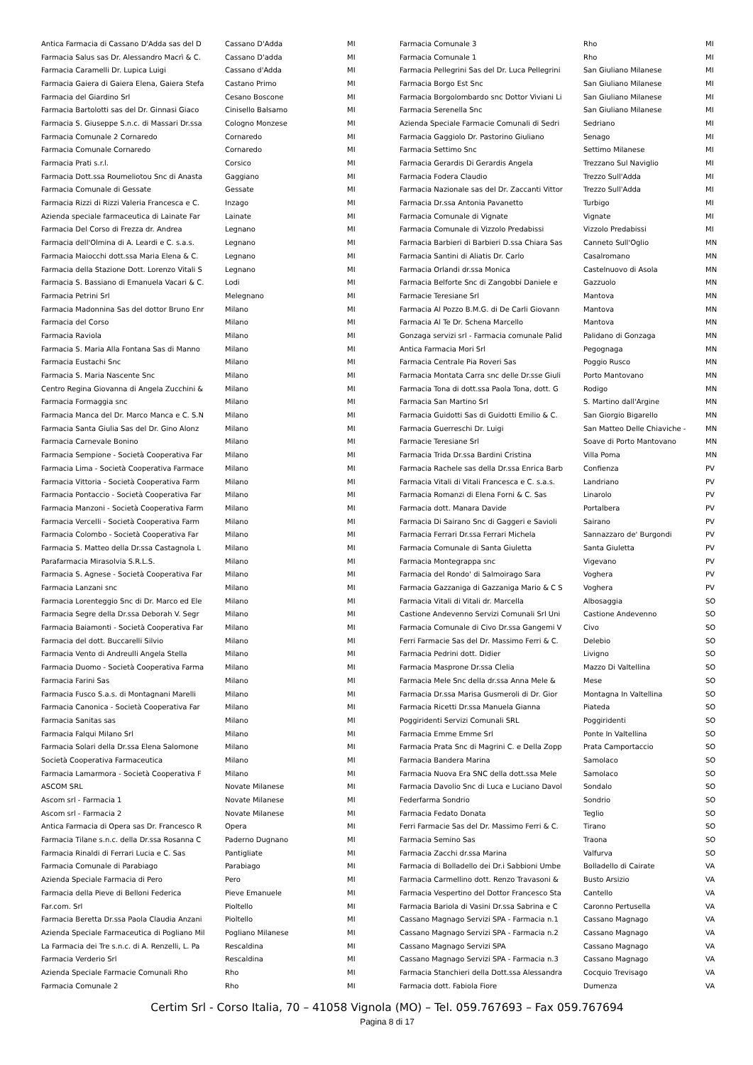| Antica Farmacia di Cassano D'Adda sas del D | Cassano D'Adda | MI |
| Farmacia Salus sas Dr. Alessandro Macrì & C. | Cassano D'adda | MI |
| Farmacia Caramelli Dr. Lupica Luigi | Cassano d'Adda | MI |
| Farmacia Gaiera di Gaiera Elena, Gaiera Stefa | Castano Primo | MI |
| Farmacia del Giardino Srl | Cesano Boscone | MI |
| Farmacia Bartolotti sas del Dr. Ginnasi Giaco | Cinisello Balsamo | MI |
| Farmacia S. Giuseppe S.n.c. di Massari Dr.ssa | Cologno Monzese | MI |
| Farmacia Comunale 2 Cornaredo | Cornaredo | MI |
| Farmacia Comunale Cornaredo | Cornaredo | MI |
| Farmacia Prati s.r.l. | Corsico | MI |
| Farmacia Dott.ssa Roumeliotou Snc di Anasta | Gaggiano | MI |
| Farmacia Comunale di Gessate | Gessate | MI |
| Farmacia Rizzi di Rizzi Valeria Francesca e C. | Inzago | MI |
| Azienda speciale farmaceutica di Lainate Far | Lainate | MI |
| Farmacia Del Corso di Frezza dr. Andrea | Legnano | MI |
| Farmacia dell'Olmina di A. Leardi e C. s.a.s. | Legnano | MI |
| Farmacia Maiocchi dott.ssa Maria Elena & C. | Legnano | MI |
| Farmacia della Stazione Dott. Lorenzo Vitali S | Legnano | MI |
| Farmacia S. Bassiano di Emanuela Vacari & C. | Lodi | MI |
| Farmacia Petrini Srl | Melegnano | MI |
| Farmacia Madonnina Sas del dottor Bruno Enr | Milano | MI |
| Farmacia del Corso | Milano | MI |
| Farmacia Raviola | Milano | MI |
| Farmacia S. Maria Alla Fontana Sas di Manno | Milano | MI |
| Farmacia Eustachi Snc | Milano | MI |
| Farmacia S. Maria Nascente Snc | Milano | MI |
| Centro Regina Giovanna di Angela Zucchini & | Milano | MI |
| Farmacia Formaggia snc | Milano | MI |
| Farmacia Manca del Dr. Marco Manca e C. S.N | Milano | MI |
| Farmacia Santa Giulia Sas del Dr. Gino Alonz | Milano | MI |
| Farmacia Carnevale Bonino | Milano | MI |
| Farmacia Sempione - Società Cooperativa Far | Milano | MI |
| Farmacia Lima - Società Cooperativa Farmace | Milano | MI |
| Farmacia Vittoria - Società Cooperativa Farm | Milano | MI |
| Farmacia Pontaccio - Società Cooperativa Far | Milano | MI |
| Farmacia Manzoni - Società Cooperativa Farm | Milano | MI |
| Farmacia Vercelli - Società Cooperativa Farm | Milano | MI |
| Farmacia Colombo - Società Cooperativa Far | Milano | MI |
| Farmacia S. Matteo della Dr.ssa Castagnola L | Milano | MI |
| Parafarmacia Mirasolvia S.R.L.S. | Milano | MI |
| Farmacia S. Agnese - Società Cooperativa Far | Milano | MI |
| Farmacia Lanzani snc | Milano | MI |
| Farmacia Lorenteggio Snc di Dr. Marco ed Ele | Milano | MI |
| Farmacia Segre della Dr.ssa Deborah V. Segr | Milano | MI |
| Farmacia Baiamonti - Società Cooperativa Far | Milano | MI |
| Farmacia del dott. Buccarelli Silvio | Milano | MI |
| Farmacia Vento di Andreulli Angela Stella | Milano | MI |
| Farmacia Duomo - Società Cooperativa Farma | Milano | MI |
| Farmacia Farini Sas | Milano | MI |
| Farmacia Fusco S.a.s. di Montagnani Marelli | Milano | MI |
| Farmacia Canonica - Società Cooperativa Far | Milano | MI |
| Farmacia Sanitas sas | Milano | MI |
| Farmacia Falqui Milano Srl | Milano | MI |
| Farmacia Solari della Dr.ssa Elena Salomone | Milano | MI |
| Società Cooperativa Farmaceutica | Milano | MI |
| Farmacia Lamarmora - Società Cooperativa F | Milano | MI |
| ASCOM SRL | Novate Milanese | MI |
| Ascom srl - Farmacia 1 | Novate Milanese | MI |
| Ascom srl - Farmacia 2 | Novate Milanese | MI |
| Antica Farmacia di Opera sas Dr. Francesco R | Opera | MI |
| Farmacia Tilane s.n.c. della Dr.ssa Rosanna C | Paderno Dugnano | MI |
| Farmacia Rinaldi di Ferrari Lucia e C. Sas | Pantigliate | MI |
| Farmacia Comunale di Parabiago | Parabiago | MI |
| Azienda Speciale Farmacia di Pero | Pero | MI |
| Farmacia della Pieve di Belloni Federica | Pieve Emanuele | MI |
| Far.com. Srl | Pioltello | MI |
| Farmacia Beretta Dr.ssa Paola Claudia Anzani | Pioltello | MI |
| Azienda Speciale Farmaceutica di Pogliano Mil | Pogliano Milanese | MI |
| La Farmacia dei Tre s.n.c. di A. Renzelli, L. Pa | Rescaldina | MI |
| Farmacia Verderio Srl | Rescaldina | MI |
| Azienda Speciale Farmacie Comunali Rho | Rho | MI |
| Farmacia Comunale 2 | Rho | MI |
| Farmacia Comunale 3 | Rho | MI |
| Farmacia Comunale 1 | Rho | MI |
| Farmacia Pellegrini Sas del Dr. Luca Pellegrini | San Giuliano Milanese | MI |
| Farmacia Borgo Est Snc | San Giuliano Milanese | MI |
| Farmacia Borgolombardo snc Dottor Viviani Li | San Giuliano Milanese | MI |
| Farmacia Serenella Snc | San Giuliano Milanese | MI |
| Azienda Speciale Farmacie Comunali di Sedri | Sedriano | MI |
| Farmacia Gaggiolo Dr. Pastorino Giuliano | Senago | MI |
| Farmacia Settimo Snc | Settimo Milanese | MI |
| Farmacia Gerardis Di Gerardis Angela | Trezzano Sul Naviglio | MI |
| Farmacia Fodera Claudio | Trezzo Sull'Adda | MI |
| Farmacia Nazionale sas del Dr. Zaccanti Vittor | Trezzo Sull'Adda | MI |
| Farmacia Dr.ssa Antonia Pavanetto | Turbigo | MI |
| Farmacia Comunale di Vignate | Vignate | MI |
| Farmacia Comunale di Vizzolo Predabissi | Vizzolo Predabissi | MI |
| Farmacia Barbieri di Barbieri D.ssa Chiara Sas | Canneto Sull'Oglio | MN |
| Farmacia Santini di Aliatis Dr. Carlo | Casalromano | MN |
| Farmacia Orlandi dr.ssa Monica | Castelnuovo di Asola | MN |
| Farmacia Belforte Snc di Zangobbi Daniele e | Gazzuolo | MN |
| Farmacie Teresiane Srl | Mantova | MN |
| Farmacia Al Pozzo B.M.G. di De Carli Giovann | Mantova | MN |
| Farmacia Al Te Dr. Schena Marcello | Mantova | MN |
| Gonzaga servizi srl - Farmacia comunale Palid | Palidano di Gonzaga | MN |
| Antica Farmacia Mori Srl | Pegognaga | MN |
| Farmacia Centrale Pia Roveri Sas | Poggio Rusco | MN |
| Farmacia Montata Carra snc delle Dr.sse Giuli | Porto Mantovano | MN |
| Farmacia Tona di dott.ssa Paola Tona, dott. G | Rodigo | MN |
| Farmacia San Martino Srl | S. Martino dall'Argine | MN |
| Farmacia Guidotti Sas di Guidotti Emilio & C. | San Giorgio Bigarello | MN |
| Farmacia Guerreschi Dr. Luigi | San Matteo Delle Chiaviche - | MN |
| Farmacie Teresiane Srl | Soave di Porto Mantovano | MN |
| Farmacia Trida Dr.ssa Bardini Cristina | Villa Poma | MN |
| Farmacia Rachele sas della Dr.ssa Enrica Barb | Confienza | PV |
| Farmacia Vitali di Vitali Francesca e C. s.a.s. | Landriano | PV |
| Farmacia Romanzi di Elena Forni & C. Sas | Linarolo | PV |
| Farmacia dott. Manara Davide | Portalbera | PV |
| Farmacia Di Sairano Snc di Gaggeri e Savioli | Sairano | PV |
| Farmacia Ferrari Dr.ssa Ferrari Michela | Sannazzaro de' Burgondi | PV |
| Farmacia Comunale di Santa Giuletta | Santa Giuletta | PV |
| Farmacia Montegrappa snc | Vigevano | PV |
| Farmacia del Rondo' di Salmoirago Sara | Voghera | PV |
| Farmacia Gazzaniga di Gazzaniga Mario & C S | Voghera | PV |
| Farmacia Vitali di Vitali dr. Marcella | Albosaggia | SO |
| Castione Andevenno Servizi Comunali Srl Uni | Castione Andevenno | SO |
| Farmacia Comunale di Civo Dr.ssa Gangemi V | Civo | SO |
| Ferri Farmacie Sas del Dr. Massimo Ferri & C. | Delebio | SO |
| Farmacia Pedrini dott. Didier | Livigno | SO |
| Farmacia Masprone Dr.ssa Clelia | Mazzo Di Valtellina | SO |
| Farmacia Mele Snc della dr.ssa Anna Mele & | Mese | SO |
| Farmacia Dr.ssa Marisa Gusmeroli di Dr. Gior | Montagna In Valtellina | SO |
| Farmacia Ricetti Dr.ssa Manuela Gianna | Piateda | SO |
| Poggiridenti Servizi Comunali SRL | Poggiridenti | SO |
| Farmacia Emme Emme Srl | Ponte In Valtellina | SO |
| Farmacia Prata Snc di Magrini C. e Della Zopp | Prata Camportaccio | SO |
| Farmacia Bandera Marina | Samolaco | SO |
| Farmacia Nuova Era SNC della dott.ssa Mele | Samolaco | SO |
| Farmacia Davolio Snc di Luca e Luciano Davol | Sondalo | SO |
| Federfarma Sondrio | Sondrio | SO |
| Farmacia Fedato Donata | Teglio | SO |
| Ferri Farmacie Sas del Dr. Massimo Ferri & C. | Tirano | SO |
| Farmacia Semino Sas | Traona | SO |
| Farmacia Zacchi dr.ssa Marina | Valfurva | SO |
| Farmacia di Bolladello dei Dr.i Sabbioni Umbe | Bolladello di Cairate | VA |
| Farmacia Carmellino dott. Renzo Travasoni & | Busto Arsizio | VA |
| Farmacia Vespertino del Dottor Francesco Sta | Cantello | VA |
| Farmacia Bariola di Vasini Dr.ssa Sabrina e C | Caronno Pertusella | VA |
| Cassano Magnago Servizi SPA - Farmacia n.1 | Cassano Magnago | VA |
| Cassano Magnago Servizi SPA - Farmacia n.2 | Cassano Magnago | VA |
| Cassano Magnago Servizi SPA | Cassano Magnago | VA |
| Cassano Magnago Servizi SPA - Farmacia n.3 | Cassano Magnago | VA |
| Farmacia Stanchieri della Dott.ssa Alessandra | Cocquio Trevisago | VA |
| Farmacia dott. Fabiola Fiore | Dumenza | VA |
Certim Srl - Corso Italia, 70 – 41058 Vignola (MO) – Tel. 059.767693 – Fax 059.767694
Pagina 8 di 17